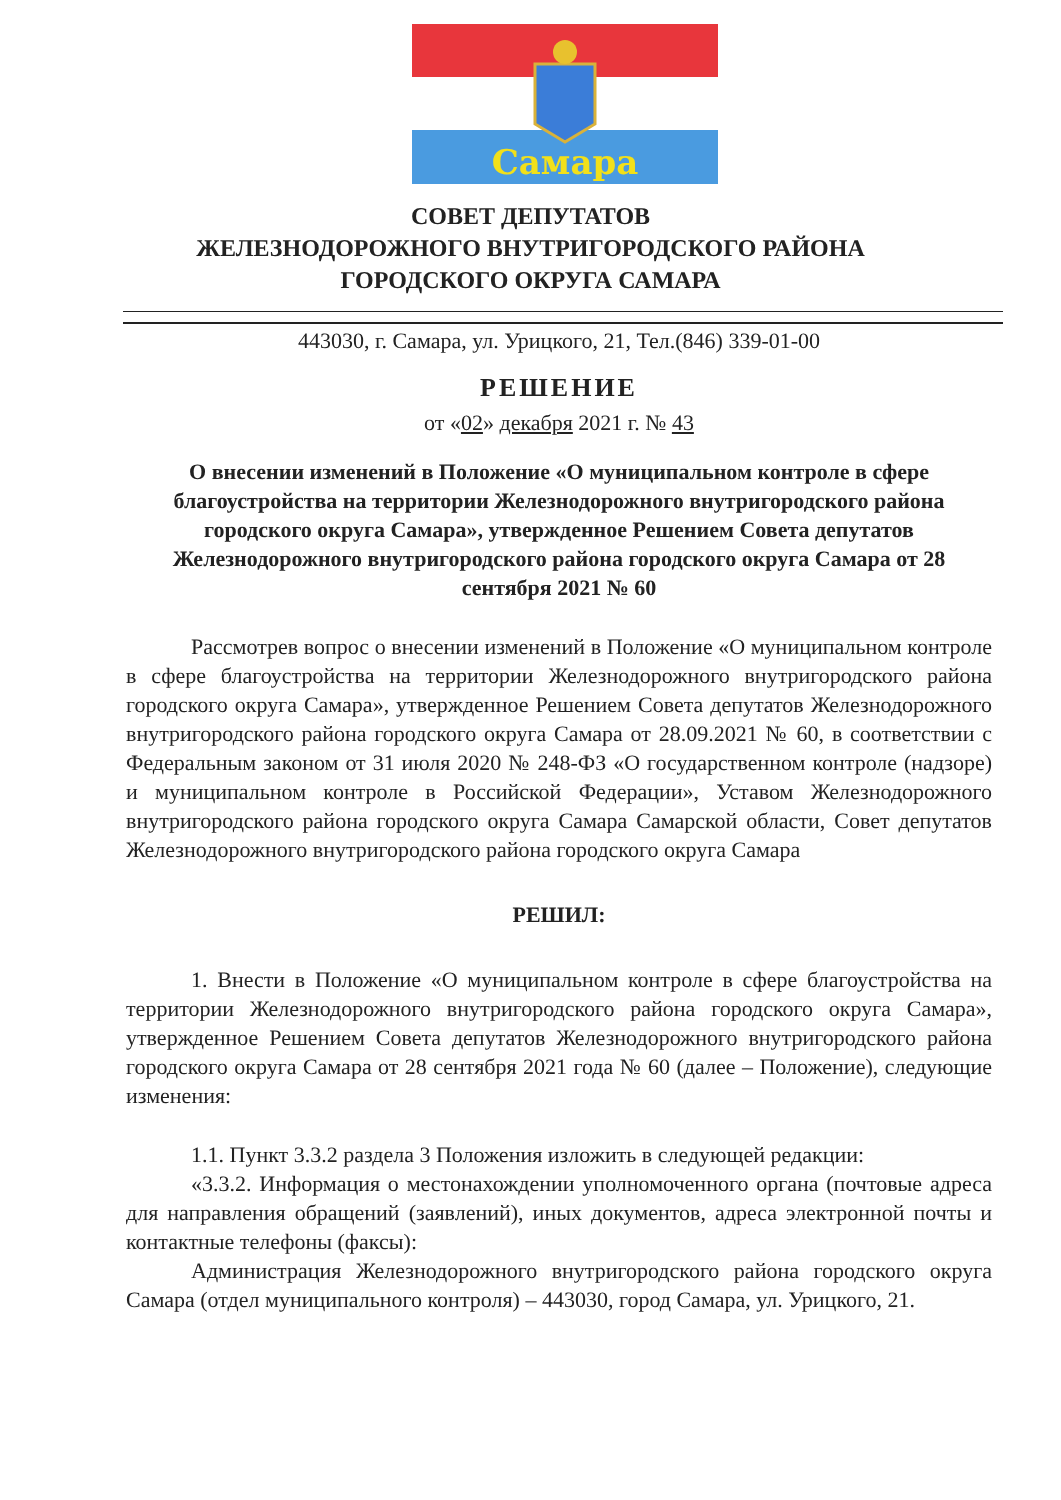Самара
СОВЕТ ДЕПУТАТОВ
ЖЕЛЕЗНОДОРОЖНОГО ВНУТРИГОРОДСКОГО РАЙОНА
ГОРОДСКОГО ОКРУГА САМАРА
443030, г. Самара, ул. Урицкого, 21, Тел.(846) 339-01-00
РЕШЕНИЕ
от «02» декабря 2021 г. № 43
О внесении изменений в Положение «О муниципальном контроле в сфере благоустройства на территории Железнодорожного внутригородского района городского округа Самара», утвержденное Решением Совета депутатов Железнодорожного внутригородского района городского округа Самара от 28 сентября 2021 № 60
Рассмотрев вопрос о внесении изменений в Положение «О муниципальном контроле в сфере благоустройства на территории Железнодорожного внутригородского района городского округа Самара», утвержденное Решением Совета депутатов Железнодорожного внутригородского района городского округа Самара от 28.09.2021 № 60, в соответствии с Федеральным законом от 31 июля 2020 № 248-ФЗ «О государственном контроле (надзоре) и муниципальном контроле в Российской Федерации», Уставом Железнодорожного внутригородского района городского округа Самара Самарской области, Совет депутатов Железнодорожного внутригородского района городского округа Самара
РЕШИЛ:
1. Внести в Положение «О муниципальном контроле в сфере благоустройства на территории Железнодорожного внутригородского района городского округа Самара», утвержденное Решением Совета депутатов Железнодорожного внутригородского района городского округа Самара от 28 сентября 2021 года № 60 (далее – Положение), следующие изменения:
1.1. Пункт 3.3.2 раздела 3 Положения изложить в следующей редакции:
«3.3.2. Информация о местонахождении уполномоченного органа (почтовые адреса для направления обращений (заявлений), иных документов, адреса электронной почты и контактные телефоны (факсы):
Администрация Железнодорожного внутригородского района городского округа Самара (отдел муниципального контроля) – 443030, город Самара, ул. Урицкого, 21.